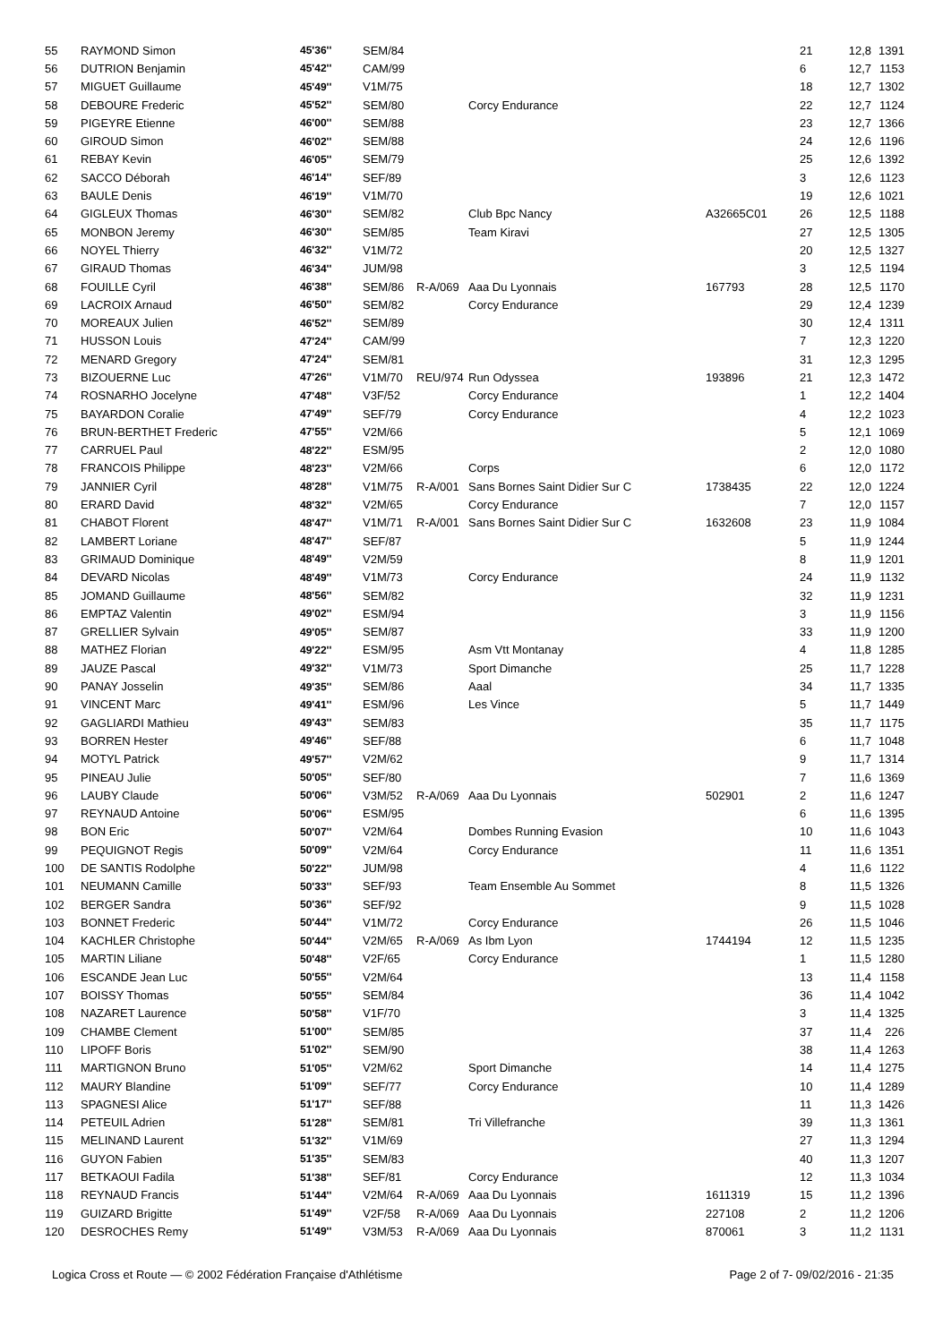| 55 | RAYMOND Simon | 45'36'' | SEM/84 | | | | 21 | 12,8 | 1391 |
| 56 | DUTRION Benjamin | 45'42'' | CAM/99 | | | | 6 | 12,7 | 1153 |
| 57 | MIGUET Guillaume | 45'49'' | V1M/75 | | | | 18 | 12,7 | 1302 |
| 58 | DEBOURE Frederic | 45'52'' | SEM/80 | | Corcy Endurance | | 22 | 12,7 | 1124 |
| 59 | PIGEYRE Etienne | 46'00'' | SEM/88 | | | | 23 | 12,7 | 1366 |
| 60 | GIROUD Simon | 46'02'' | SEM/88 | | | | 24 | 12,6 | 1196 |
| 61 | REBAY Kevin | 46'05'' | SEM/79 | | | | 25 | 12,6 | 1392 |
| 62 | SACCO Déborah | 46'14'' | SEF/89 | | | | 3 | 12,6 | 1123 |
| 63 | BAULE Denis | 46'19'' | V1M/70 | | | | 19 | 12,6 | 1021 |
| 64 | GIGLEUX Thomas | 46'30'' | SEM/82 | | Club Bpc Nancy | A32665C01 | 26 | 12,5 | 1188 |
| 65 | MONBON Jeremy | 46'30'' | SEM/85 | | Team Kiravi | | 27 | 12,5 | 1305 |
| 66 | NOYEL Thierry | 46'32'' | V1M/72 | | | | 20 | 12,5 | 1327 |
| 67 | GIRAUD Thomas | 46'34'' | JUM/98 | | | | 3 | 12,5 | 1194 |
| 68 | FOUILLE Cyril | 46'38'' | SEM/86 | R-A/069 | Aaa Du Lyonnais | 167793 | 28 | 12,5 | 1170 |
| 69 | LACROIX Arnaud | 46'50'' | SEM/82 | | Corcy Endurance | | 29 | 12,4 | 1239 |
| 70 | MOREAUX Julien | 46'52'' | SEM/89 | | | | 30 | 12,4 | 1311 |
| 71 | HUSSON Louis | 47'24'' | CAM/99 | | | | 7 | 12,3 | 1220 |
| 72 | MENARD Gregory | 47'24'' | SEM/81 | | | | 31 | 12,3 | 1295 |
| 73 | BIZOUERNE Luc | 47'26'' | V1M/70 | REU/974 | Run Odyssea | 193896 | 21 | 12,3 | 1472 |
| 74 | ROSNARHO Jocelyne | 47'48'' | V3F/52 | | Corcy Endurance | | 1 | 12,2 | 1404 |
| 75 | BAYARDON Coralie | 47'49'' | SEF/79 | | Corcy Endurance | | 4 | 12,2 | 1023 |
| 76 | BRUN-BERTHET Frederic | 47'55'' | V2M/66 | | | | 5 | 12,1 | 1069 |
| 77 | CARRUEL Paul | 48'22'' | ESM/95 | | | | 2 | 12,0 | 1080 |
| 78 | FRANCOIS Philippe | 48'23'' | V2M/66 | | Corps | | 6 | 12,0 | 1172 |
| 79 | JANNIER Cyril | 48'28'' | V1M/75 | R-A/001 | Sans Bornes Saint Didier Sur C | 1738435 | 22 | 12,0 | 1224 |
| 80 | ERARD David | 48'32'' | V2M/65 | | Corcy Endurance | | 7 | 12,0 | 1157 |
| 81 | CHABOT Florent | 48'47'' | V1M/71 | R-A/001 | Sans Bornes Saint Didier Sur C | 1632608 | 23 | 11,9 | 1084 |
| 82 | LAMBERT Loriane | 48'47'' | SEF/87 | | | | 5 | 11,9 | 1244 |
| 83 | GRIMAUD Dominique | 48'49'' | V2M/59 | | | | 8 | 11,9 | 1201 |
| 84 | DEVARD Nicolas | 48'49'' | V1M/73 | | Corcy Endurance | | 24 | 11,9 | 1132 |
| 85 | JOMAND Guillaume | 48'56'' | SEM/82 | | | | 32 | 11,9 | 1231 |
| 86 | EMPTAZ Valentin | 49'02'' | ESM/94 | | | | 3 | 11,9 | 1156 |
| 87 | GRELLIER Sylvain | 49'05'' | SEM/87 | | | | 33 | 11,9 | 1200 |
| 88 | MATHEZ Florian | 49'22'' | ESM/95 | | Asm Vtt Montanay | | 4 | 11,8 | 1285 |
| 89 | JAUZE Pascal | 49'32'' | V1M/73 | | Sport Dimanche | | 25 | 11,7 | 1228 |
| 90 | PANAY Josselin | 49'35'' | SEM/86 | | Aaal | | 34 | 11,7 | 1335 |
| 91 | VINCENT Marc | 49'41'' | ESM/96 | | Les Vince | | 5 | 11,7 | 1449 |
| 92 | GAGLIARDI Mathieu | 49'43'' | SEM/83 | | | | 35 | 11,7 | 1175 |
| 93 | BORREN Hester | 49'46'' | SEF/88 | | | | 6 | 11,7 | 1048 |
| 94 | MOTYL Patrick | 49'57'' | V2M/62 | | | | 9 | 11,7 | 1314 |
| 95 | PINEAU Julie | 50'05'' | SEF/80 | | | | 7 | 11,6 | 1369 |
| 96 | LAUBY Claude | 50'06'' | V3M/52 | R-A/069 | Aaa Du Lyonnais | 502901 | 2 | 11,6 | 1247 |
| 97 | REYNAUD Antoine | 50'06'' | ESM/95 | | | | 6 | 11,6 | 1395 |
| 98 | BON Eric | 50'07'' | V2M/64 | | Dombes Running Evasion | | 10 | 11,6 | 1043 |
| 99 | PEQUIGNOT Regis | 50'09'' | V2M/64 | | Corcy Endurance | | 11 | 11,6 | 1351 |
| 100 | DE SANTIS Rodolphe | 50'22'' | JUM/98 | | | | 4 | 11,6 | 1122 |
| 101 | NEUMANN Camille | 50'33'' | SEF/93 | | Team Ensemble Au Sommet | | 8 | 11,5 | 1326 |
| 102 | BERGER Sandra | 50'36'' | SEF/92 | | | | 9 | 11,5 | 1028 |
| 103 | BONNET Frederic | 50'44'' | V1M/72 | | Corcy Endurance | | 26 | 11,5 | 1046 |
| 104 | KACHLER Christophe | 50'44'' | V2M/65 | R-A/069 | As Ibm Lyon | 1744194 | 12 | 11,5 | 1235 |
| 105 | MARTIN Liliane | 50'48'' | V2F/65 | | Corcy Endurance | | 1 | 11,5 | 1280 |
| 106 | ESCANDE Jean Luc | 50'55'' | V2M/64 | | | | 13 | 11,4 | 1158 |
| 107 | BOISSY Thomas | 50'55'' | SEM/84 | | | | 36 | 11,4 | 1042 |
| 108 | NAZARET Laurence | 50'58'' | V1F/70 | | | | 3 | 11,4 | 1325 |
| 109 | CHAMBE Clement | 51'00'' | SEM/85 | | | | 37 | 11,4 | 226 |
| 110 | LIPOFF Boris | 51'02'' | SEM/90 | | | | 38 | 11,4 | 1263 |
| 111 | MARTIGNON Bruno | 51'05'' | V2M/62 | | Sport Dimanche | | 14 | 11,4 | 1275 |
| 112 | MAURY Blandine | 51'09'' | SEF/77 | | Corcy Endurance | | 10 | 11,4 | 1289 |
| 113 | SPAGNESI Alice | 51'17'' | SEF/88 | | | | 11 | 11,3 | 1426 |
| 114 | PETEUIL Adrien | 51'28'' | SEM/81 | | Tri Villefranche | | 39 | 11,3 | 1361 |
| 115 | MELINAND Laurent | 51'32'' | V1M/69 | | | | 27 | 11,3 | 1294 |
| 116 | GUYON Fabien | 51'35'' | SEM/83 | | | | 40 | 11,3 | 1207 |
| 117 | BETKAOUI Fadila | 51'38'' | SEF/81 | | Corcy Endurance | | 12 | 11,3 | 1034 |
| 118 | REYNAUD Francis | 51'44'' | V2M/64 | R-A/069 | Aaa Du Lyonnais | 1611319 | 15 | 11,2 | 1396 |
| 119 | GUIZARD Brigitte | 51'49'' | V2F/58 | R-A/069 | Aaa Du Lyonnais | 227108 | 2 | 11,2 | 1206 |
| 120 | DESROCHES Remy | 51'49'' | V3M/53 | R-A/069 | Aaa Du Lyonnais | 870061 | 3 | 11,2 | 1131 |
Logica Cross et Route — © 2002 Fédération Française d'Athlétisme Page 2 of 7- 09/02/2016 - 21:35